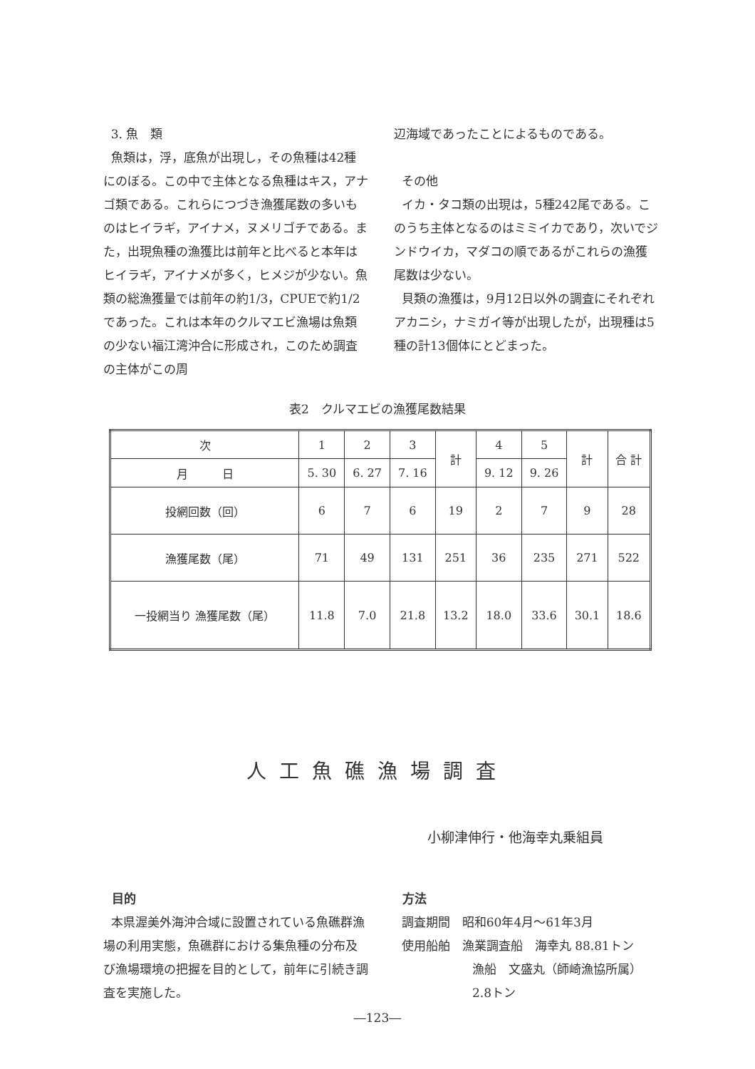3. 魚　類
魚類は，浮，底魚が出現し，その魚種は42種にのぼる。この中で主体となる魚種はキス，アナゴ類である。これらにつづき漁獲尾数の多いものはヒイラギ，アイナメ，ヌメリゴチである。また，出現魚種の漁獲比は前年と比べると本年はヒイラギ，アイナメが多く，ヒメジが少ない。魚類の総漁獲量では前年の約1/3，CPUEで約1/2 であった。これは本年のクルマエビ漁場は魚類の少ない福江湾沖合に形成され，このため調査の主体がこの周
辺海域であったことによるものである。
その他
イカ・タコ類の出現は，5種242尾である。このうち主体となるのはミミイカであり，次いでジンドウイカ，マダコの順であるがこれらの漁獲尾数は少ない。
貝類の漁獲は，9月12日以外の調査にそれぞれアカニシ，ナミガイ等が出現したが，出現種は5種の計13個体にとどまった。
表2　クルマエビの漁獲尾数結果
| 次 | 1 | 2 | 3 | 計 | 4 | 5 | 計 | 合 計 |
| 月 日 | 5. 30 | 6. 27 | 7. 16 | | 9. 12 | 9. 26 | | |
| 投網回数（回） | 6 | 7 | 6 | 19 | 2 | 7 | 9 | 28 |
| 漁獲尾数（尾） | 71 | 49 | 131 | 251 | 36 | 235 | 271 | 522 |
| 一投網当り 漁獲尾数（尾） | 11.8 | 7.0 | 21.8 | 13.2 | 18.0 | 33.6 | 30.1 | 18.6 |
人工魚礁漁場調査
小柳津伸行・他海幸丸乗組員
目的
本県渥美外海沖合域に設置されている魚礁群漁場の利用実態，魚礁群における集魚種の分布及び漁場環境の把握を目的として，前年に引続き調査を実施した。
方法
調査期間　昭和60年4月～61年3月
使用船舶　漁業調査船　海幸丸 88.81トン
漁船　文盛丸（師崎漁協所属）
2.8トン
―123―